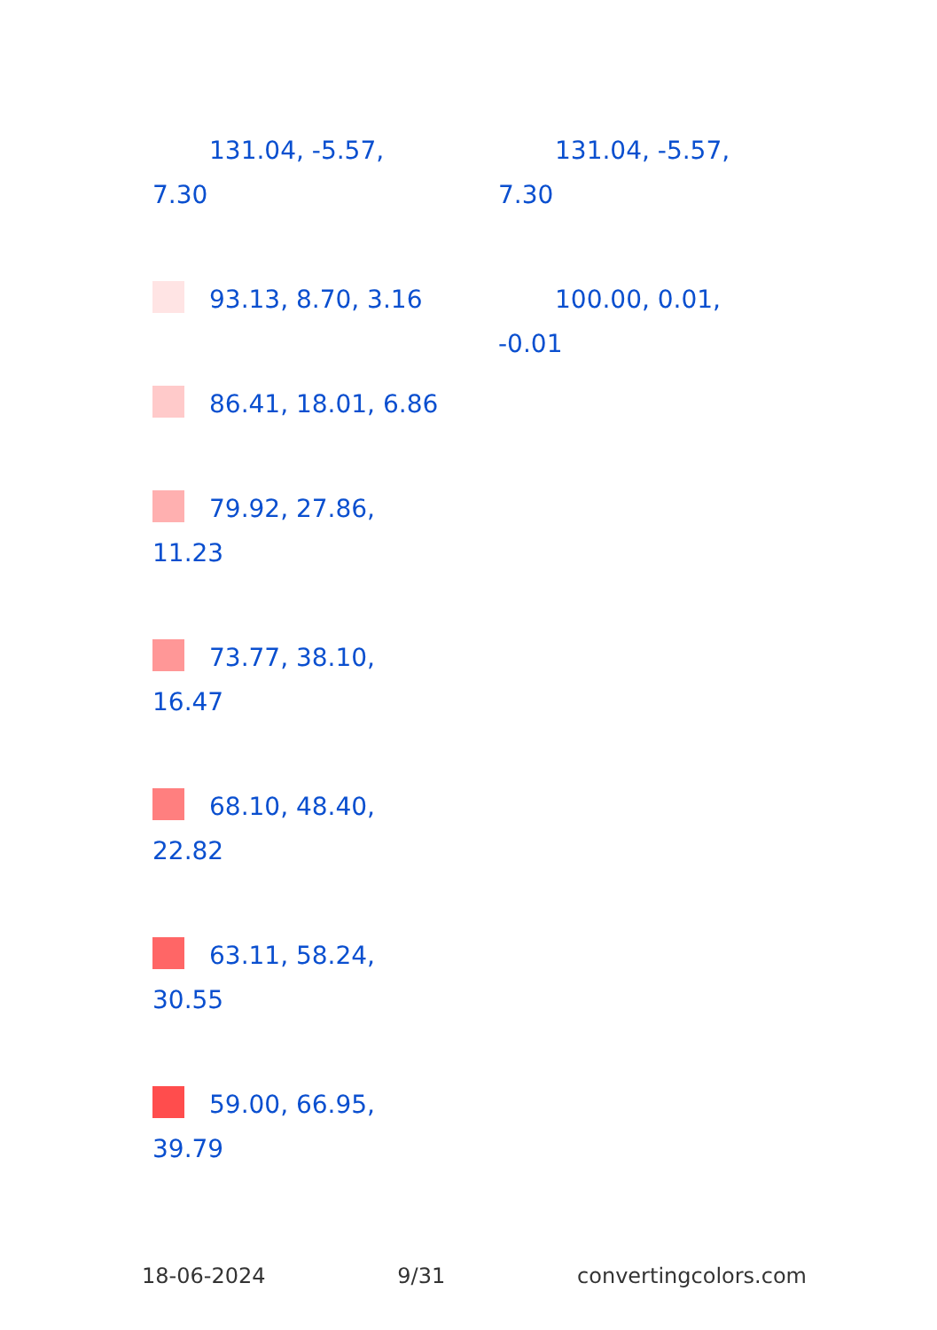131.04, -5.57, 7.30
93.13, 8.70, 3.16
86.41, 18.01, 6.86
79.92, 27.86, 11.23
73.77, 38.10, 16.47
68.10, 48.40, 22.82
63.11, 58.24, 30.55
59.00, 66.95, 39.79
131.04, -5.57, 7.30
100.00, 0.01, -0.01
18-06-2024 9/31 convertingcolors.com